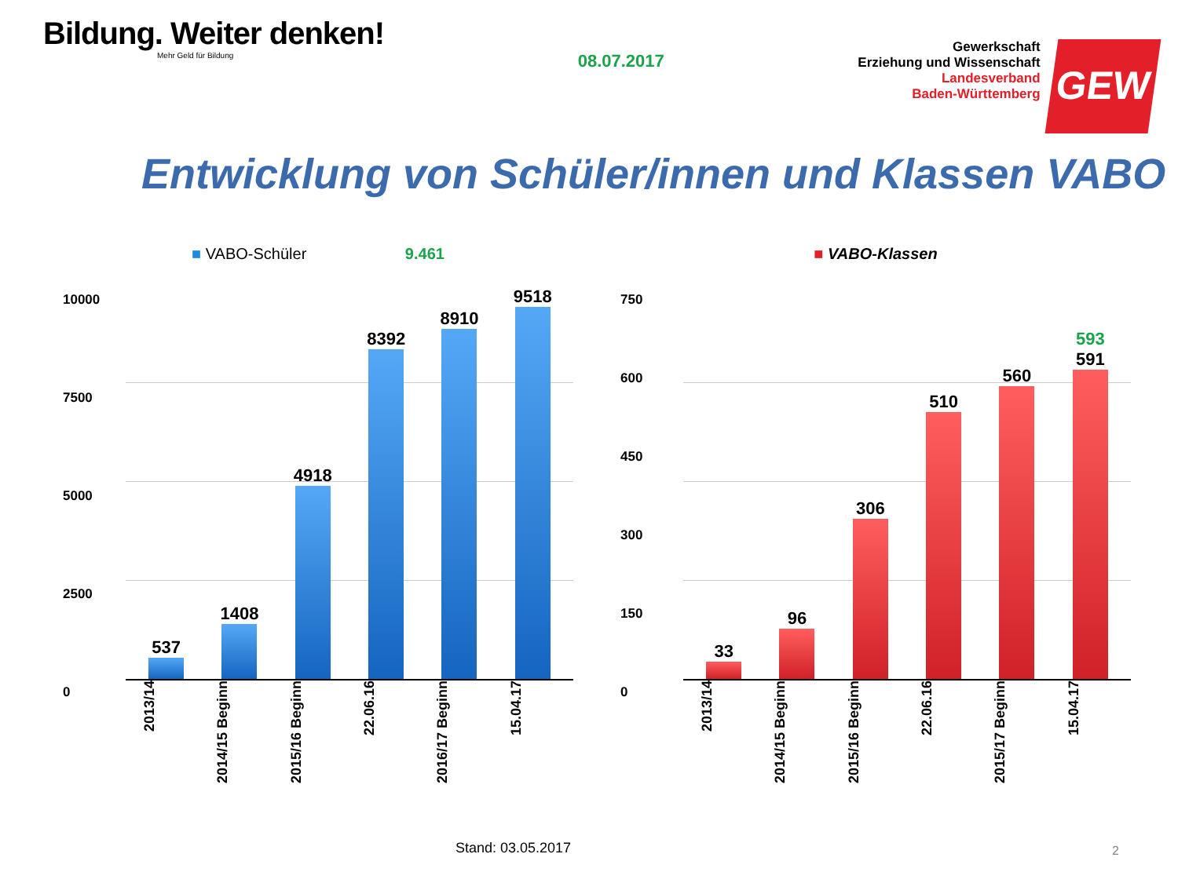Bildung. Weiter denken!
Mehr Geld für Bildung
08.07.2017
Gewerkschaft
Erziehung und Wissenschaft
Landesverband
Baden-Württemberg
GEW
Entwicklung von Schüler/innen und Klassen VABO
■ VABO-Schüler 9.461
10000
7500
5000
2500
0
537
1408
4918
8392
8910
9518
2013/14 2014/15 Beginn 2015/16 Beginn 22.06.16 2016/17 Beginn 15.04.17
■ VABO-Klassen
750
600
450
300
150
0
33
96
306
510
560
593
591
2013/14 2014/15 Beginn 2015/16 Beginn 22.06.16 2015/17 Beginn 15.04.17
Stand: 03.05.2017 2